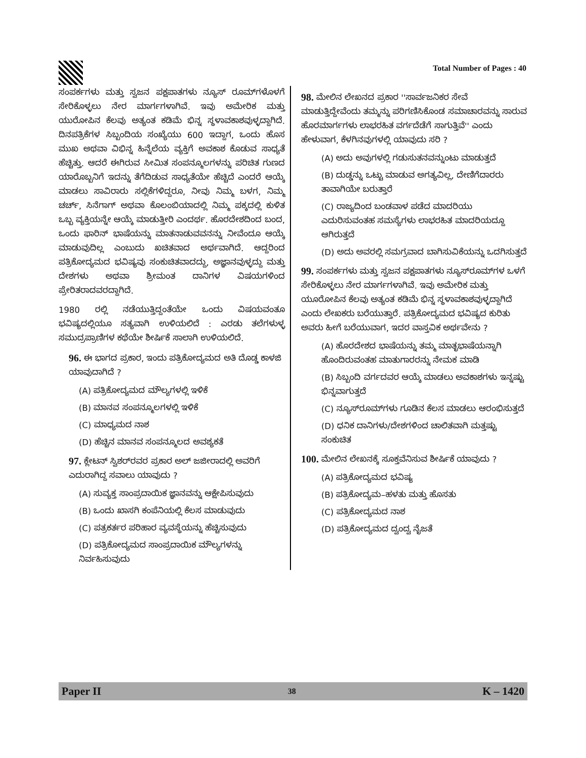Total Number of Pages : 40
ಸಂಪರ್ಕಗಳು ಮತ್ತು ಸ್ವಜನ ಪಕ್ಷಪಾತಗಳು ನ್ಯೂಸ್ ರೂಮ್‌ಗಳೊಳಗೆ ಸೇರಿಕೊಳ್ಳಲು ನೇರ ಮಾರ್ಗಗಳಾಗಿವೆ. ಇವು ಅಮೇರಿಕ ಮತ್ತು ಯುರೋಪಿನ ಕೆಲವು ಅತ್ಯಂತ ಕಡಿಮೆ ಭಿನ್ನ ಸ್ಥಳಾವಕಾಶವುಳ್ಳದ್ದಾಗಿದೆ. ದಿನಪತ್ರಿಕೆಗಳ ಸಿಬ್ಬಂದಿಯ ಸಂಖ್ಯೆಯು 600 ಇದ್ದಾಗ, ಒಂದು ಹೊಸ ಮುಖ ಅಥವಾ ವಿಭಿನ್ನ ಹಿನ್ನೆಲೆಯ ವ್ಯಕ್ತಿಗೆ ಅವಕಾಶ ಕೊಡುವ ಸಾಧ್ಯತೆ ಹೆಚ್ಚಿತ್ತು. ಆದರೆ ಈಗಿರುವ ಸೀಮಿತ ಸಂಪನ್ಮೂಲಗಳನ್ನು ಪರಿಚಿತ ಗುಣದ ಯಾರೊಬ್ಬನಿಗೆ ಇದನ್ನು ತೆಗೆದಿಡುವ ಸಾಧ್ಯತೆಯೇ ಹೆಚ್ಚಿದೆ ಎಂದರೆ ಆಯ್ಕೆ ಮಾಡಲು ಸಾವಿರಾರು ಸಲ್ಲಿಕೆಗಳಿದ್ದರೂ, ನೀವು ನಿಮ್ಮ ಬಳಗ, ನಿಮ್ಮ ಚರ್ಚ್, ಸಿನೆಗಾಗ್ ಅಥವಾ ಕೊಲಂಬಿಯಾದಲ್ಲಿ ನಿಮ್ಮ ಪಕ್ಕದಲ್ಲಿ ಕುಳಿತ ಒಬ್ಬ ವ್ಯಕ್ತಿಯನ್ನೇ ಆಯ್ಕೆ ಮಾಡುತ್ತೀರಿ ಎಂದರ್ಥ. ಹೊರದೇಶದಿಂದ ಬಂದ, ಒಂದು ಫಾರಿನ್ ಭಾಷೆಯನ್ನು ಮಾತನಾಡುವವನನ್ನು ನೀವೆಂದೂ ಆಯ್ಕೆ ಮಾಡುವುದಿಲ್ಲ ಎಂಬುದು ಖಚಿತವಾದ ಅರ್ಥವಾಗಿದೆ. ಆದ್ದರಿಂದ ಪತ್ರಿಕೋದ್ಯಮದ ಭವಿಷ್ಯವು ಸಂಕುಚಿತವಾದದ್ದು, ಅಜ್ಞಾನವುಳ್ಳದ್ದು ಮತ್ತು ದೇಶಗಳು ಅಥವಾ ಶ್ರೀಮಂತ ದಾನಿಗಳ ವಿಷಯಗಳಿಂದ ಪ್ರೇರಿತರಾದವರದ್ದಾಗಿದೆ.
1980 ರಲ್ಲಿ ನಡೆಯುತ್ತಿದ್ದಂತೆಯೇ ಒಂದು ವಿಷಯವಂತೂ ಭವಿಷ್ಯದಲ್ಲಿಯೂ ಸತ್ಯವಾಗಿ ಉಳಿಯಲಿದೆ : ಎರಡು ತಲೆಗಳುಳ್ಳ ಸಮುದ್ರಪ್ರಾಣಿಗಳ ಕಥೆಯೇ ಶೀರ್ಷಿಕೆ ಸಾಲಾಗಿ ಉಳಿಯಲಿದೆ.
96. ಈ ಭಾಗದ ಪ್ರಕಾರ, ಇಂದು ಪತ್ರಿಕೋದ್ಯಮದ ಅತಿ ದೊಡ್ಡ ಕಾಳಜಿ ಯಾವುದಾಗಿದೆ ?
(A) ಪತ್ರಿಕೋದ್ಯಮದ ಮೌಲ್ಯಗಳಲ್ಲಿ ಇಳಿಕೆ
(B) ಮಾನವ ಸಂಪನ್ಮೂಲಗಳಲ್ಲಿ ಇಳಿಕೆ
(C) ಮಾಧ್ಯಮದ ನಾಶ
(D) ಹೆಚ್ಚಿನ ಮಾನವ ಸಂಪನ್ಮೂಲದ ಅವಶ್ಯಕತೆ
97. ಕ್ಲೇಟನ್ ಸ್ವಿಶರ್‌ರವರ ಪ್ರಕಾರ ಅಲ್ ಜಜೀರಾದಲ್ಲಿ ಅವರಿಗೆ ಎದುರಾಗಿದ್ದ ಸವಾಲು ಯಾವುದು ?
(A) ಸುವ್ಯಕ್ತ ಸಾಂಪ್ರದಾಯಿಕ ಜ್ಞಾನವನ್ನು ಆಕ್ಷೇಪಿಸುವುದು
(B) ಒಂದು ಖಾಸಗಿ ಕಂಪೆನಿಯಲ್ಲಿ ಕೆಲಸ ಮಾಡುವುದು
(C) ಪತ್ರಕರ್ತರ ಪರಿಹಾರ ವ್ಯವಸ್ಥೆಯನ್ನು ಹೆಚ್ಚಿಸುವುದು
(D) ಪತ್ರಿಕೋದ್ಯಮದ ಸಾಂಪ್ರದಾಯಿಕ ಮೌಲ್ಯಗಳನ್ನು ನಿರ್ವಹಿಸುವುದು
98. ಮೇಲಿನ ಲೇಖನದ ಪ್ರಕಾರ ''ಸಾರ್ವಜನಿಕರ ಸೇವೆ ಮಾಡುತ್ತಿದ್ದೇವೆಂದು ತಮ್ಮನ್ನು ಪರಿಗಣಿಸಿಕೊಂಡ ಸಮಾಚಾರವನ್ನು ಸಾರುವ ಹೊರಮಾರ್ಗಗಳು ಲಾಭರಹಿತ ವರ್ಗದೆಡೆಗೆ ಸಾಗುತ್ತಿವೆ'' ಎಂದು ಹೇಳುವಾಗ, ಕೆಳಗಿನವುಗಳಲ್ಲಿ ಯಾವುದು ಸರಿ ?
(A) ಅದು ಅವುಗಳಲ್ಲಿ ಗಡುಸುತನವನ್ನುಂಟು ಮಾಡುತ್ತದೆ
(B) ದುಡ್ಡನ್ನು ಒಟ್ಟು ಮಾಡುವ ಅಗತ್ಯವಿಲ್ಲ, ದೇಣಿಗೆದಾರರು ತಾವಾಗಿಯೇ ಬರುತ್ತಾರೆ
(C) ರಾಜ್ಯದಿಂದ ಬಂಡವಾಳ ಪಡೆದ ಮಾದರಿಯು ಎದುರಿಸುವಂತಹ ಸಮಸ್ಯೆಗಳು ಲಾಭರಹಿತ ಮಾದರಿಯದ್ದೂ ಆಗಿರುತ್ತದೆ
(D) ಅದು ಅವರಲ್ಲಿ ಸಮಗ್ರವಾದ ಬಾಗಿಸುವಿಕೆಯನ್ನು ಒದಗಿಸುತ್ತದೆ
99. ಸಂಪರ್ಕಗಳು ಮತ್ತು ಸ್ವಜನ ಪಕ್ಷಪಾತಗಳು ನ್ಯೂಸ್‌ರೂಮ್‌ಗಳ ಒಳಗೆ ಸೇರಿಕೊಳ್ಳಲು ನೇರ ಮಾರ್ಗಗಳಾಗಿವೆ. ಇವು ಅಮೇರಿಕ ಮತ್ತು ಯೂರೋಪಿನ ಕೆಲವು ಅತ್ಯಂತ ಕಡಿಮೆ ಭಿನ್ನ ಸ್ಥಳಾವಕಾಶವುಳ್ಳದ್ದಾಗಿದೆ ಎಂದು ಲೇಖಕರು ಬರೆಯುತ್ತಾರೆ. ಪತ್ರಿಕೋದ್ಯಮದ ಭವಿಷ್ಯದ ಕುರಿತು ಅವರು ಹೀಗೆ ಬರೆಯುವಾಗ, ಇದರ ವಾಸ್ತವಿಕ ಅರ್ಥವೇನು ?
(A) ಹೊರದೇಶದ ಭಾಷೆಯನ್ನು ತಮ್ಮ ಮಾತೃಭಾಷೆಯನ್ನಾಗಿ ಹೊಂದಿರುವಂತಹ ಮಾತುಗಾರರನ್ನು ನೇಮಕ ಮಾಡಿ
(B) ಸಿಬ್ಬಂದಿ ವರ್ಗದವರ ಆಯ್ಕೆ ಮಾಡಲು ಅವಕಾಶಗಳು ಇನ್ನಷ್ಟು ಭಿನ್ನವಾಗುತ್ತದೆ
(C) ನ್ಯೂಸ್‌ರೂಮ್‌ಗಳು ಗೂಡಿನ ಕೆಲಸ ಮಾಡಲು ಆರಂಭಿಸುತ್ತದೆ
(D) ಧನಿಕ ದಾನಿಗಳು/ದೇಶಗಳಿಂದ ಚಾಲಿತವಾಗಿ ಮತ್ತಷ್ಟು ಸಂಕುಚಿತ
100. ಮೇಲಿನ ಲೇಖನಕ್ಕೆ ಸೂಕ್ತವೆನಿಸುವ ಶೀರ್ಷಿಕೆ ಯಾವುದು ?
(A) ಪತ್ರಿಕೋದ್ಯಮದ ಭವಿಷ್ಯ
(B) ಪತ್ರಿಕೋದ್ಯಮ–ಹಳತು ಮತ್ತು ಹೊಸತು
(C) ಪತ್ರಿಕೋದ್ಯಮದ ನಾಶ
(D) ಪತ್ರಿಕೋದ್ಯಮದ ದ್ವಂದ್ವ ನೈಜತೆ
Paper II 38 K – 1420